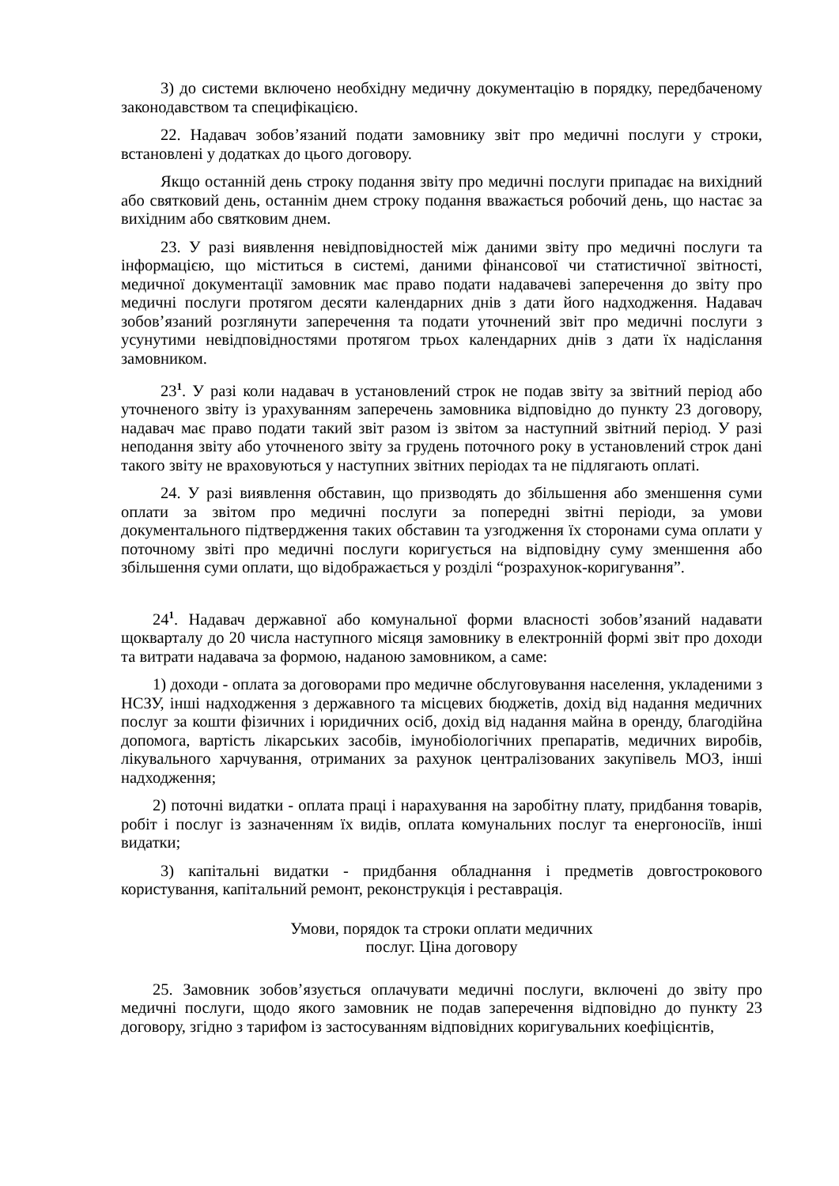3) до системи включено необхідну медичну документацію в порядку, передбаченому законодавством та специфікацією.
22. Надавач зобов’язаний подати замовнику звіт про медичні послуги у строки, встановлені у додатках до цього договору.
Якщо останній день строку подання звіту про медичні послуги припадає на вихідний або святковий день, останнім днем строку подання вважається робочий день, що настає за вихідним або святковим днем.
23. У разі виявлення невідповідностей між даними звіту про медичні послуги та інформацією, що міститься в системі, даними фінансової чи статистичної звітності, медичної документації замовник має право подати надавачеві заперечення до звіту про медичні послуги протягом десяти календарних днів з дати його надходження. Надавач зобов’язаний розглянути заперечення та подати уточнений звіт про медичні послуги з усунутими невідповідностями протягом трьох календарних днів з дати їх надіслання замовником.
23<sup>1</sup>. У разі коли надавач в установлений строк не подав звіту за звітний період або уточненого звіту із урахуванням заперечень замовника відповідно до пункту 23 договору, надавач має право подати такий звіт разом із звітом за наступний звітний період. У разі неподання звіту або уточненого звіту за грудень поточного року в установлений строк дані такого звіту не враховуються у наступних звітних періодах та не підлягають оплаті.
24. У разі виявлення обставин, що призводять до збільшення або зменшення суми оплати за звітом про медичні послуги за попередні звітні періоди, за умови документального підтвердження таких обставин та узгодження їх сторонами сума оплати у поточному звіті про медичні послуги коригується на відповідну суму зменшення або збільшення суми оплати, що відображається у розділі “розрахунок-коригування”.
24<sup>1</sup>. Надавач державної або комунальної форми власності зобов’язаний надавати щокварталу до 20 числа наступного місяця замовнику в електронній формі звіт про доходи та витрати надавача за формою, наданою замовником, а саме:
1) доходи - оплата за договорами про медичне обслуговування населення, укладеними з НСЗУ, інші надходження з державного та місцевих бюджетів, дохід від надання медичних послуг за кошти фізичних і юридичних осіб, дохід від надання майна в оренду, благодійна допомога, вартість лікарських засобів, імунобіологічних препаратів, медичних виробів, лікувального харчування, отриманих за рахунок централізованих закупівель МОЗ, інші надходження;
2) поточні видатки - оплата праці і нарахування на заробітну плату, придбання товарів, робіт і послуг із зазначенням їх видів, оплата комунальних послуг та енергоносіїв, інші видатки;
3) капітальні видатки - придбання обладнання і предметів довгострокового користування, капітальний ремонт, реконструкція і реставрація.
Умови, порядок та строки оплати медичних
послуг. Ціна договору
25. Замовник зобов’язується оплачувати медичні послуги, включені до звіту про медичні послуги, щодо якого замовник не подав заперечення відповідно до пункту 23 договору, згідно з тарифом із застосуванням відповідних коригувальних коефіцієнтів,